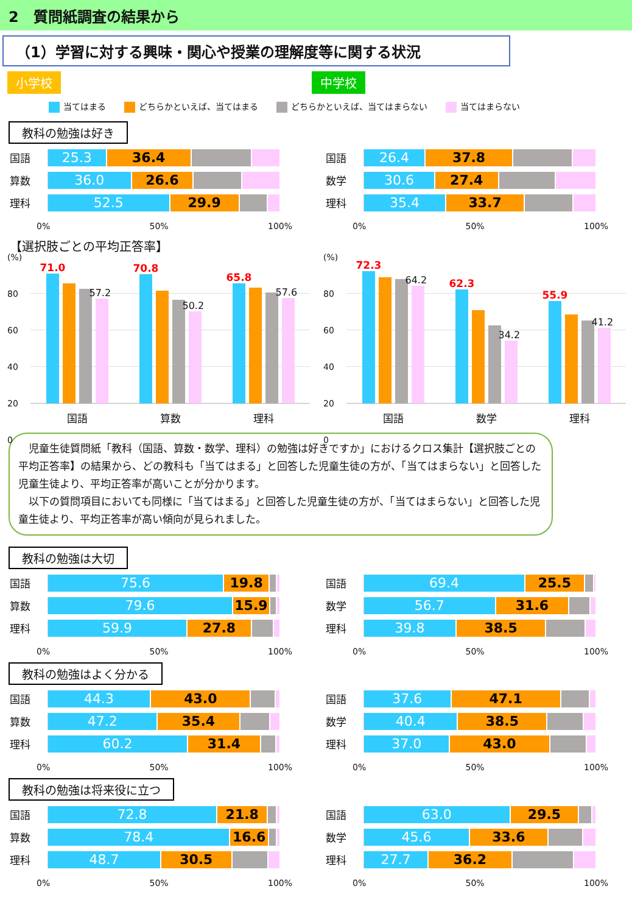2　質問紙調査の結果から
（1）学習に対する興味・関心や授業の理解度等に関する状況
小学校 中学校
当てはまる どちらかといえば、当てはまる どちらかといえば、当てはまらない 当てはまらない
教科の勉強は好き
国語
25.3 36.4
算数
36.0 26.6
理科
52.5 29.9
0% 50% 100%
国語
26.4 37.8
数学
30.6 27.4
理科
35.4 33.7
0% 50% 100%
【選択肢ごとの平均正答率】
(%)
80
60
40
20
0
71.0
57.2
70.8
50.2
65.8
57.6
国語 算数 理科
(%)
80
60
40
20
0
72.3
64.2
62.3
34.2
55.9
41.2
国語 数学 理科
　児童生徒質問紙「教科（国語、算数・数学、理科）の勉強は好きですか」におけるクロス集計【選択肢ごとの平均正答率】の結果から、どの教科も「当てはまる」と回答した児童生徒の方が、「当てはまらない」と回答した児童生徒より、平均正答率が高いことが分かります。
　以下の質問項目においても同様に「当てはまる」と回答した児童生徒の方が、「当てはまらない」と回答した児童生徒より、平均正答率が高い傾向が見られました。
教科の勉強は大切
国語
75.6 19.8
算数
79.6 15.9
理科
59.9 27.8
0% 50% 100%
国語
69.4 25.5
数学
56.7 31.6
理科
39.8 38.5
0% 50% 100%
教科の勉強はよく分かる
国語
44.3 43.0
算数
47.2 35.4
理科
60.2 31.4
0% 50% 100%
国語
37.6 47.1
数学
40.4 38.5
理科
37.0 43.0
0% 50% 100%
教科の勉強は将来役に立つ
国語
72.8 21.8
算数
78.4 16.6
理科
48.7 30.5
0% 50% 100%
国語
63.0 29.5
数学
45.6 33.6
理科
27.7 36.2
0% 50% 100%